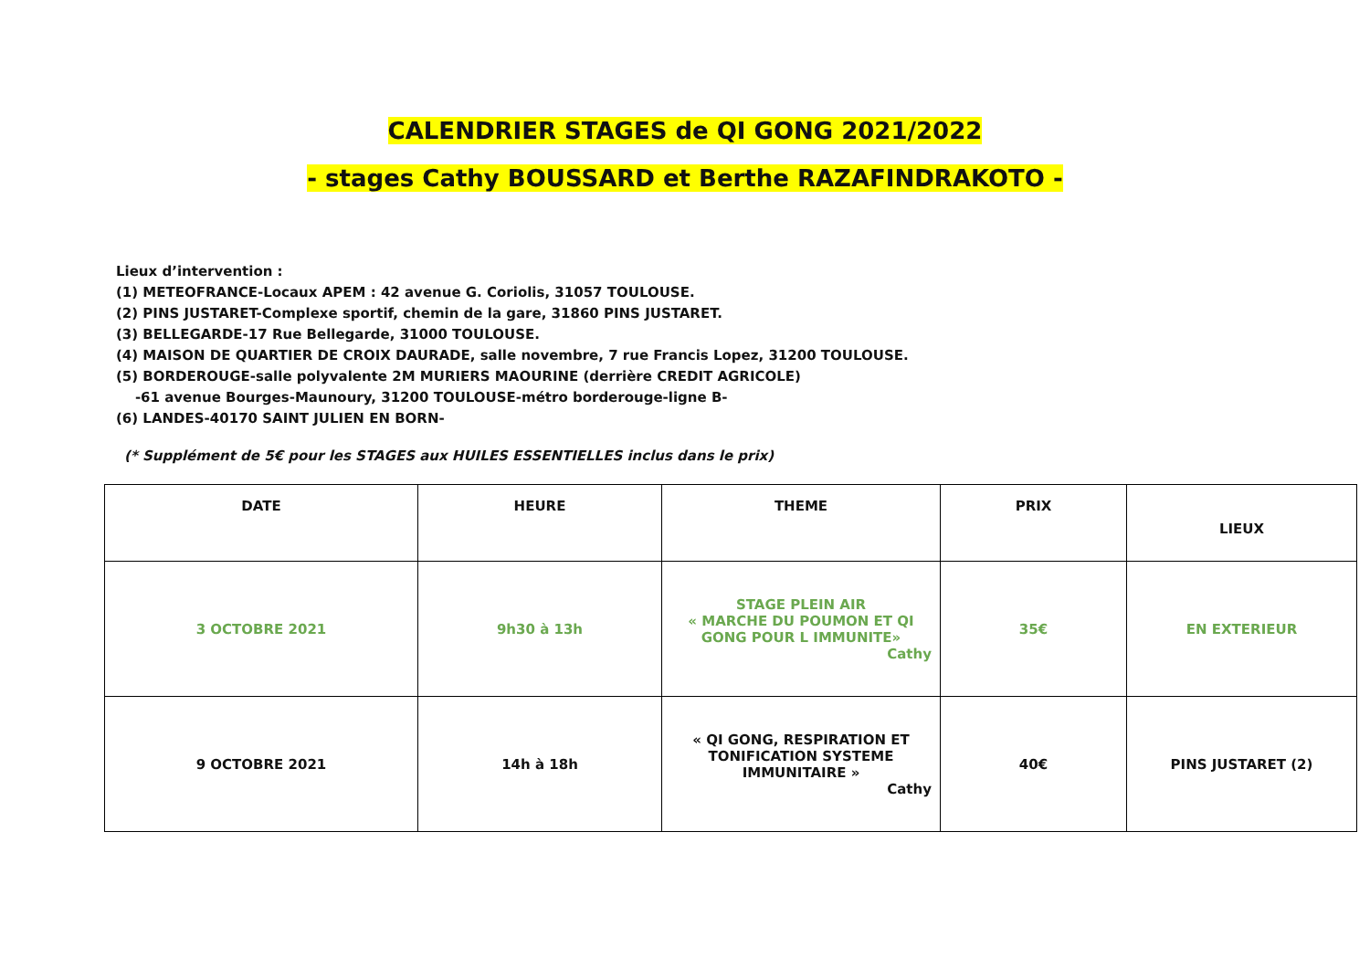CALENDRIER STAGES de QI GONG 2021/2022
- stages Cathy BOUSSARD et Berthe RAZAFINDRAKOTO -
Lieux d’intervention :
(1) METEOFRANCE-Locaux APEM : 42 avenue G. Coriolis, 31057 TOULOUSE.
(2) PINS JUSTARET-Complexe sportif, chemin de la gare, 31860 PINS JUSTARET.
(3) BELLEGARDE-17 Rue Bellegarde, 31000 TOULOUSE.
(4) MAISON DE QUARTIER DE CROIX DAURADE, salle novembre, 7 rue Francis Lopez, 31200 TOULOUSE.
(5) BORDEROUGE-salle polyvalente 2M MURIERS MAOURINE (derrière CREDIT AGRICOLE)
-61 avenue Bourges-Maunoury, 31200 TOULOUSE-métro borderouge-ligne B-
(6) LANDES-40170 SAINT JULIEN EN BORN-
(* Supplément de 5€ pour les STAGES aux HUILES ESSENTIELLES inclus dans le prix)
| DATE | HEURE | THEME | PRIX | LIEUX |
| --- | --- | --- | --- | --- |
| 3 OCTOBRE 2021 | 9h30 à 13h | STAGE PLEIN AIR « MARCHE DU POUMON ET QI GONG POUR L IMMUNITE» Cathy | 35€ | EN EXTERIEUR |
| 9 OCTOBRE 2021 | 14h à 18h | « QI GONG, RESPIRATION ET TONIFICATION SYSTEME IMMUNITAIRE » Cathy | 40€ | PINS JUSTARET (2) |